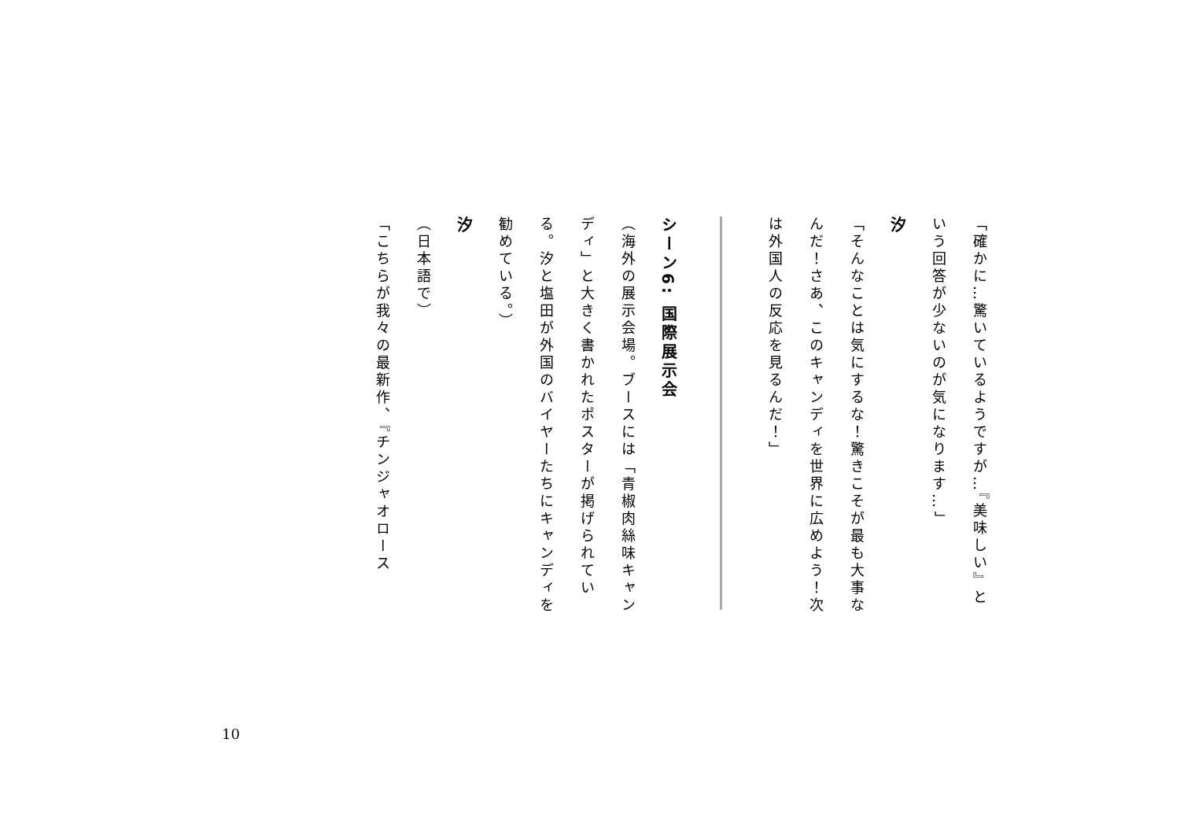「確かに…驚いているようですが…『美味しい』という回答が少ないのが気になります…」
汐
「そんなことは気にするな！驚きこそが最も大事なんだ！さあ、このキャンディを世界に広めよう！次は外国人の反応を見るんだ！」
シーン6: 国際展示会
（海外の展示会場。ブースには「青椒肉絲味キャンディ」と大きく書かれたポスターが掲げられている。汐と塩田が外国のバイヤーたちにキャンディを勧めている。）
汐
（日本語で）
「こちらが我々の最新作、『チンジャオロース
10